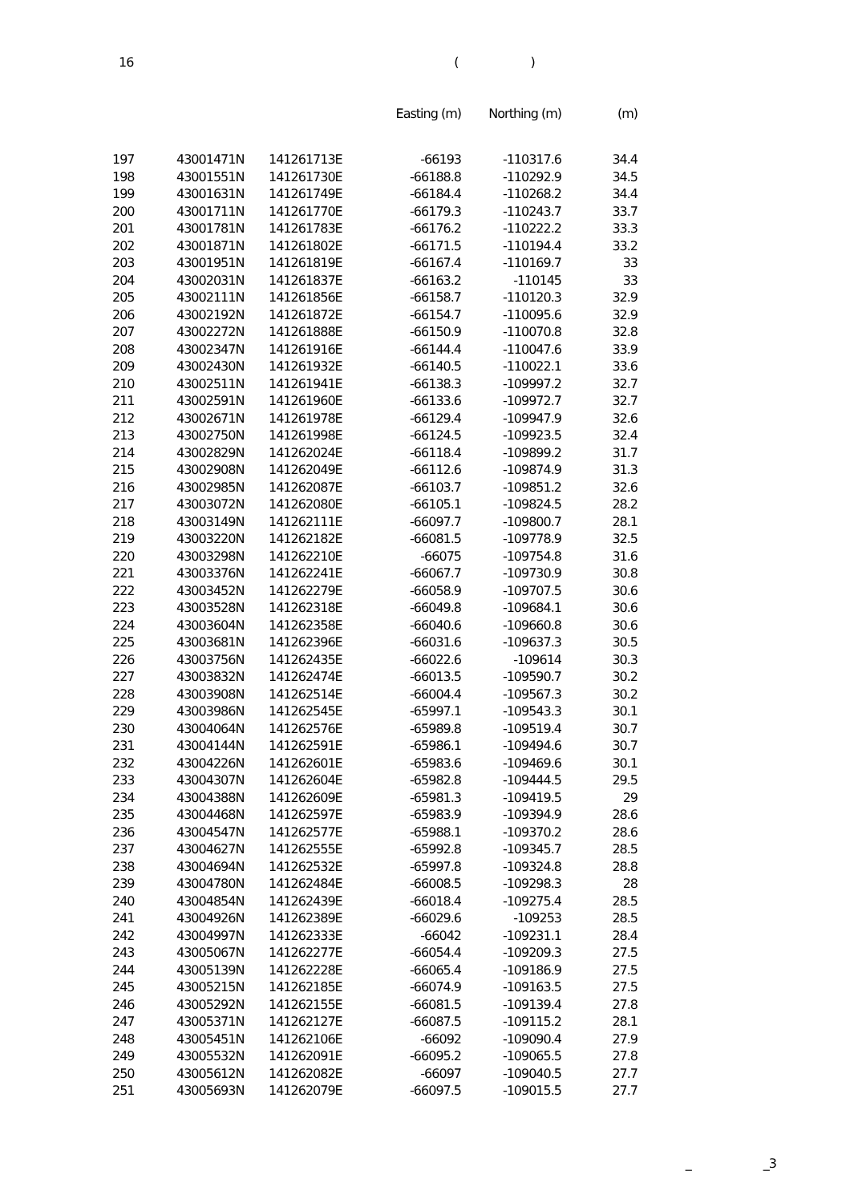16 ()
| | | | Easting (m) | Northing (m) | (m) |
| --- | --- | --- | --- | --- | --- |
| 197 | 43001471N | 141261713E | -66193 | -110317.6 | 34.4 |
| 198 | 43001551N | 141261730E | -66188.8 | -110292.9 | 34.5 |
| 199 | 43001631N | 141261749E | -66184.4 | -110268.2 | 34.4 |
| 200 | 43001711N | 141261770E | -66179.3 | -110243.7 | 33.7 |
| 201 | 43001781N | 141261783E | -66176.2 | -110222.2 | 33.3 |
| 202 | 43001871N | 141261802E | -66171.5 | -110194.4 | 33.2 |
| 203 | 43001951N | 141261819E | -66167.4 | -110169.7 | 33 |
| 204 | 43002031N | 141261837E | -66163.2 | -110145 | 33 |
| 205 | 43002111N | 141261856E | -66158.7 | -110120.3 | 32.9 |
| 206 | 43002192N | 141261872E | -66154.7 | -110095.6 | 32.9 |
| 207 | 43002272N | 141261888E | -66150.9 | -110070.8 | 32.8 |
| 208 | 43002347N | 141261916E | -66144.4 | -110047.6 | 33.9 |
| 209 | 43002430N | 141261932E | -66140.5 | -110022.1 | 33.6 |
| 210 | 43002511N | 141261941E | -66138.3 | -109997.2 | 32.7 |
| 211 | 43002591N | 141261960E | -66133.6 | -109972.7 | 32.7 |
| 212 | 43002671N | 141261978E | -66129.4 | -109947.9 | 32.6 |
| 213 | 43002750N | 141261998E | -66124.5 | -109923.5 | 32.4 |
| 214 | 43002829N | 141262024E | -66118.4 | -109899.2 | 31.7 |
| 215 | 43002908N | 141262049E | -66112.6 | -109874.9 | 31.3 |
| 216 | 43002985N | 141262087E | -66103.7 | -109851.2 | 32.6 |
| 217 | 43003072N | 141262080E | -66105.1 | -109824.5 | 28.2 |
| 218 | 43003149N | 141262111E | -66097.7 | -109800.7 | 28.1 |
| 219 | 43003220N | 141262182E | -66081.5 | -109778.9 | 32.5 |
| 220 | 43003298N | 141262210E | -66075 | -109754.8 | 31.6 |
| 221 | 43003376N | 141262241E | -66067.7 | -109730.9 | 30.8 |
| 222 | 43003452N | 141262279E | -66058.9 | -109707.5 | 30.6 |
| 223 | 43003528N | 141262318E | -66049.8 | -109684.1 | 30.6 |
| 224 | 43003604N | 141262358E | -66040.6 | -109660.8 | 30.6 |
| 225 | 43003681N | 141262396E | -66031.6 | -109637.3 | 30.5 |
| 226 | 43003756N | 141262435E | -66022.6 | -109614 | 30.3 |
| 227 | 43003832N | 141262474E | -66013.5 | -109590.7 | 30.2 |
| 228 | 43003908N | 141262514E | -66004.4 | -109567.3 | 30.2 |
| 229 | 43003986N | 141262545E | -65997.1 | -109543.3 | 30.1 |
| 230 | 43004064N | 141262576E | -65989.8 | -109519.4 | 30.7 |
| 231 | 43004144N | 141262591E | -65986.1 | -109494.6 | 30.7 |
| 232 | 43004226N | 141262601E | -65983.6 | -109469.6 | 30.1 |
| 233 | 43004307N | 141262604E | -65982.8 | -109444.5 | 29.5 |
| 234 | 43004388N | 141262609E | -65981.3 | -109419.5 | 29 |
| 235 | 43004468N | 141262597E | -65983.9 | -109394.9 | 28.6 |
| 236 | 43004547N | 141262577E | -65988.1 | -109370.2 | 28.6 |
| 237 | 43004627N | 141262555E | -65992.8 | -109345.7 | 28.5 |
| 238 | 43004694N | 141262532E | -65997.8 | -109324.8 | 28.8 |
| 239 | 43004780N | 141262484E | -66008.5 | -109298.3 | 28 |
| 240 | 43004854N | 141262439E | -66018.4 | -109275.4 | 28.5 |
| 241 | 43004926N | 141262389E | -66029.6 | -109253 | 28.5 |
| 242 | 43004997N | 141262333E | -66042 | -109231.1 | 28.4 |
| 243 | 43005067N | 141262277E | -66054.4 | -109209.3 | 27.5 |
| 244 | 43005139N | 141262228E | -66065.4 | -109186.9 | 27.5 |
| 245 | 43005215N | 141262185E | -66074.9 | -109163.5 | 27.5 |
| 246 | 43005292N | 141262155E | -66081.5 | -109139.4 | 27.8 |
| 247 | 43005371N | 141262127E | -66087.5 | -109115.2 | 28.1 |
| 248 | 43005451N | 141262106E | -66092 | -109090.4 | 27.9 |
| 249 | 43005532N | 141262091E | -66095.2 | -109065.5 | 27.8 |
| 250 | 43005612N | 141262082E | -66097 | -109040.5 | 27.7 |
| 251 | 43005693N | 141262079E | -66097.5 | -109015.5 | 27.7 |
_ _3